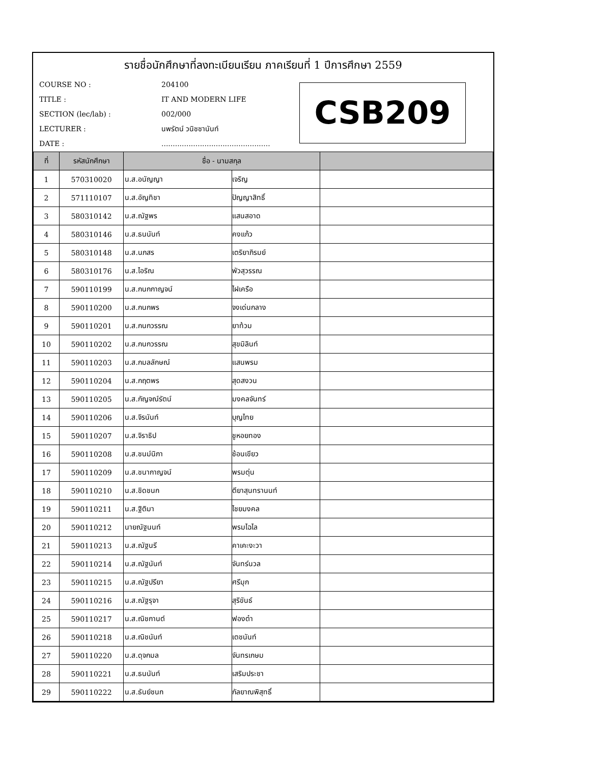รายชื่อนักศึกษาที่ลงทะเบียนเรียน ภาคเรียนที่ 1 ปีการศึกษา 2559
COURSE NO : 204100
TITLE : IT AND MODERN LIFE
SECTION (lec/lab) : 002/000
LECTURER : นพรัตน์ วนิชชานันท์
DATE :................................................
CSB209
| ที่ | รหัสนักศึกษา | ชื่อ - นามสกุล | | |
| --- | --- | --- | --- | --- |
| 1 | 570310020 | น.ส.อนัญญา | เจริญ | |
| 2 | 571110107 | น.ส.อัญทิชา | ปัญญาสิทธิ์ | |
| 3 | 580310142 | น.ส.ณัฐพร | แสนสอาด | |
| 4 | 580310146 | น.ส.ธนนันท์ | คงแก้ว | |
| 5 | 580310148 | น.ส.นภสร | เตริยาภิรมย์ | |
| 6 | 580310176 | น.ส.ไอริณ | พัวสุวรรณ | |
| 7 | 590110199 | น.ส.กนกกาญจน์ | ไฝเครือ | |
| 8 | 590110200 | น.ส.กนกพร | จงเด่นกลาง | |
| 9 | 590110201 | น.ส.กนกวรรณ | ยาท้วม | |
| 10 | 590110202 | น.ส.กนกวรรณ | สุขมิลินท์ | |
| 11 | 590110203 | น.ส.กมลลักษณ์ | แสนพรม | |
| 12 | 590110204 | น.ส.กฤตพร | สุดสงวน | |
| 13 | 590110205 | น.ส.กัญจณ์รัตน์ | มงคลจันทร์ | |
| 14 | 590110206 | น.ส.จิรนันท์ | บุญไทย | |
| 15 | 590110207 | น.ส.จิราธิป | ชูหอยทอง | |
| 16 | 590110208 | น.ส.ชนม์นิภา | ช้อนเขียว | |
| 17 | 590110209 | น.ส.ชนากาญจน์ | พรมตุ่น | |
| 18 | 590110210 | น.ส.ชิดชนก | ตียาสุนทรานนท์ | |
| 19 | 590110211 | น.ส.ฐิติมา | ไชยมงคล | |
| 20 | 590110212 | นายณัฐนนท์ | พรมไฉไล | |
| 21 | 590110213 | น.ส.ณัฐนรี | คาเคะงะวา | |
| 22 | 590110214 | น.ส.ณัฐนันท์ | จันทร์นวล | |
| 23 | 590110215 | น.ส.ณัฐปรียา | ศรีมุก | |
| 24 | 590110216 | น.ส.ณัฐรุจา | สุริขันธ์ | |
| 25 | 590110217 | น.ส.ณิชกานต์ | ฟองต๋า | |
| 26 | 590110218 | น.ส.ณิชนันท์ | เตชนันท์ | |
| 27 | 590110220 | น.ส.ดุจกมล | จันทรเกษม | |
| 28 | 590110221 | น.ส.ธนนันท์ | เสริมประชา | |
| 29 | 590110222 | น.ส.ธันย์ชนก | กัลยาณพิสุทธิ์ | |